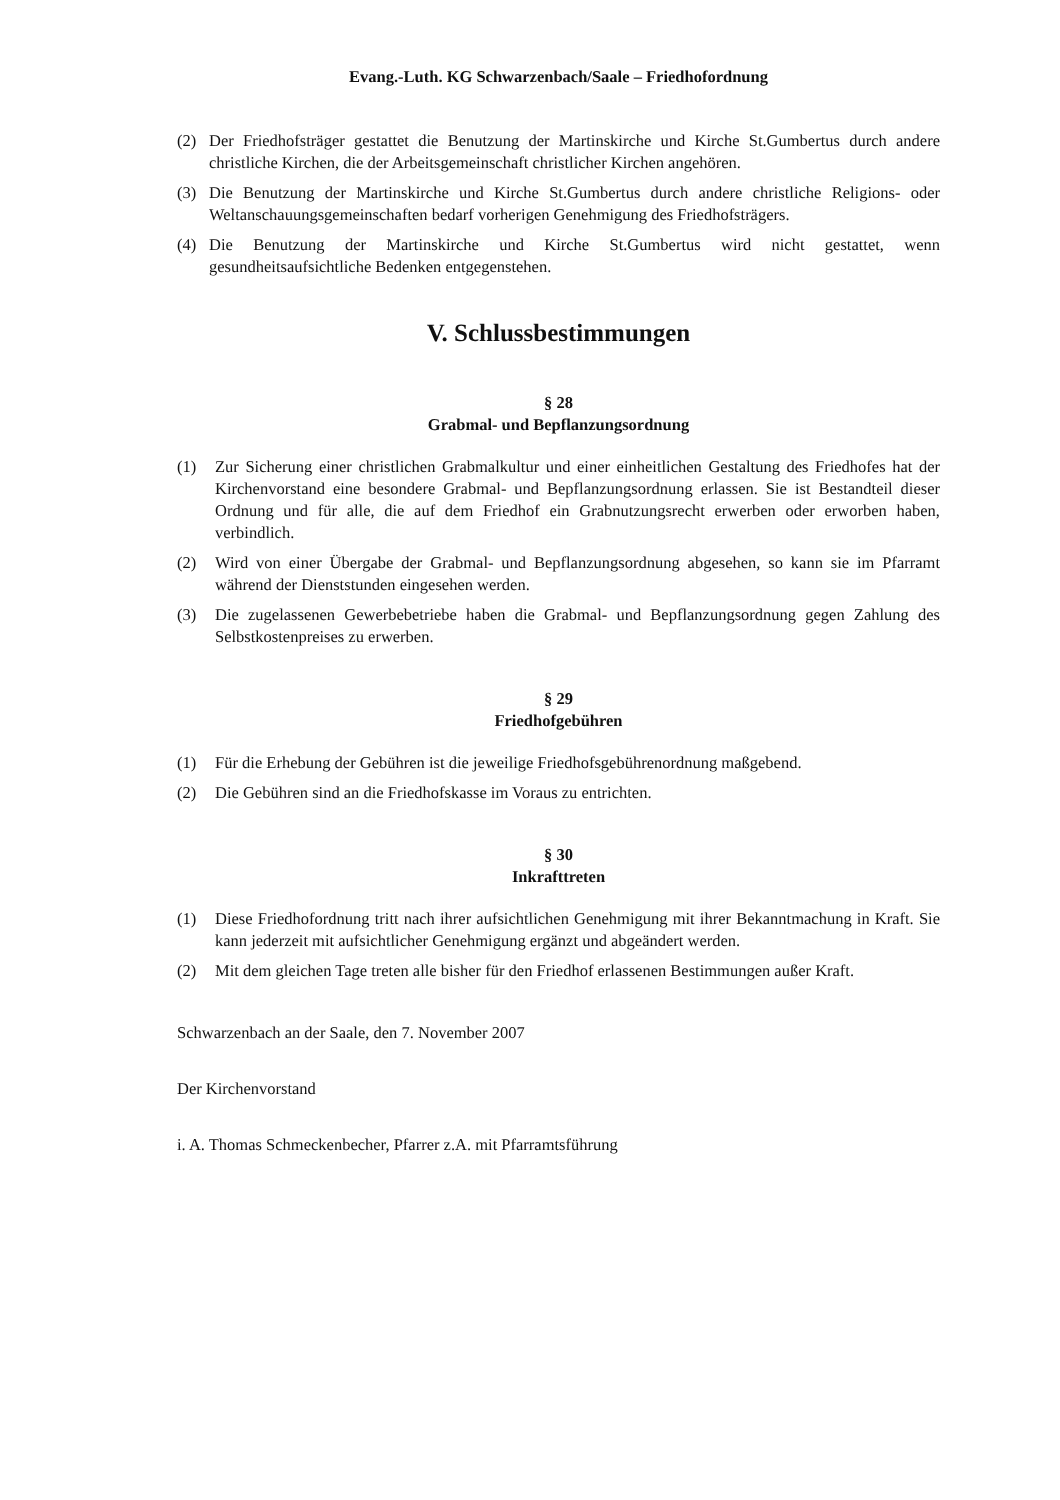Evang.-Luth. KG Schwarzenbach/Saale – Friedhofordnung
(2) Der Friedhofsträger gestattet die Benutzung der Martinskirche und Kirche St.Gumbertus durch andere christliche Kirchen, die der Arbeitsgemeinschaft christlicher Kirchen angehören.
(3) Die Benutzung der Martinskirche und Kirche St.Gumbertus durch andere christliche Religions- oder Weltanschauungsgemeinschaften bedarf vorherigen Genehmigung des Friedhofsträgers.
(4) Die Benutzung der Martinskirche und Kirche St.Gumbertus wird nicht gestattet, wenn gesundheitsaufsichtliche Bedenken entgegenstehen.
V. Schlussbestimmungen
§ 28
Grabmal- und Bepflanzungsordnung
(1) Zur Sicherung einer christlichen Grabmalkultur und einer einheitlichen Gestaltung des Friedhofes hat der Kirchenvorstand eine besondere Grabmal- und Bepflanzungsordnung erlassen. Sie ist Bestandteil dieser Ordnung und für alle, die auf dem Friedhof ein Grabnutzungsrecht erwerben oder erworben haben, verbindlich.
(2) Wird von einer Übergabe der Grabmal- und Bepflanzungsordnung abgesehen, so kann sie im Pfarramt während der Dienststunden eingesehen werden.
(3) Die zugelassenen Gewerbebetriebe haben die Grabmal- und Bepflanzungsordnung gegen Zahlung des Selbstkostenpreises zu erwerben.
§ 29
Friedhofgebühren
(1) Für die Erhebung der Gebühren ist die jeweilige Friedhofsgebührenordnung maßgebend.
(2) Die Gebühren sind an die Friedhofskasse im Voraus zu entrichten.
§ 30
Inkrafttreten
(1) Diese Friedhofordnung tritt nach ihrer aufsichtlichen Genehmigung mit ihrer Bekanntmachung in Kraft. Sie kann jederzeit mit aufsichtlicher Genehmigung ergänzt und abgeändert werden.
(2) Mit dem gleichen Tage treten alle bisher für den Friedhof erlassenen Bestimmungen außer Kraft.
Schwarzenbach an der Saale, den 7. November 2007
Der Kirchenvorstand
i. A. Thomas Schmeckenbecher, Pfarrer z.A. mit Pfarramtsführung